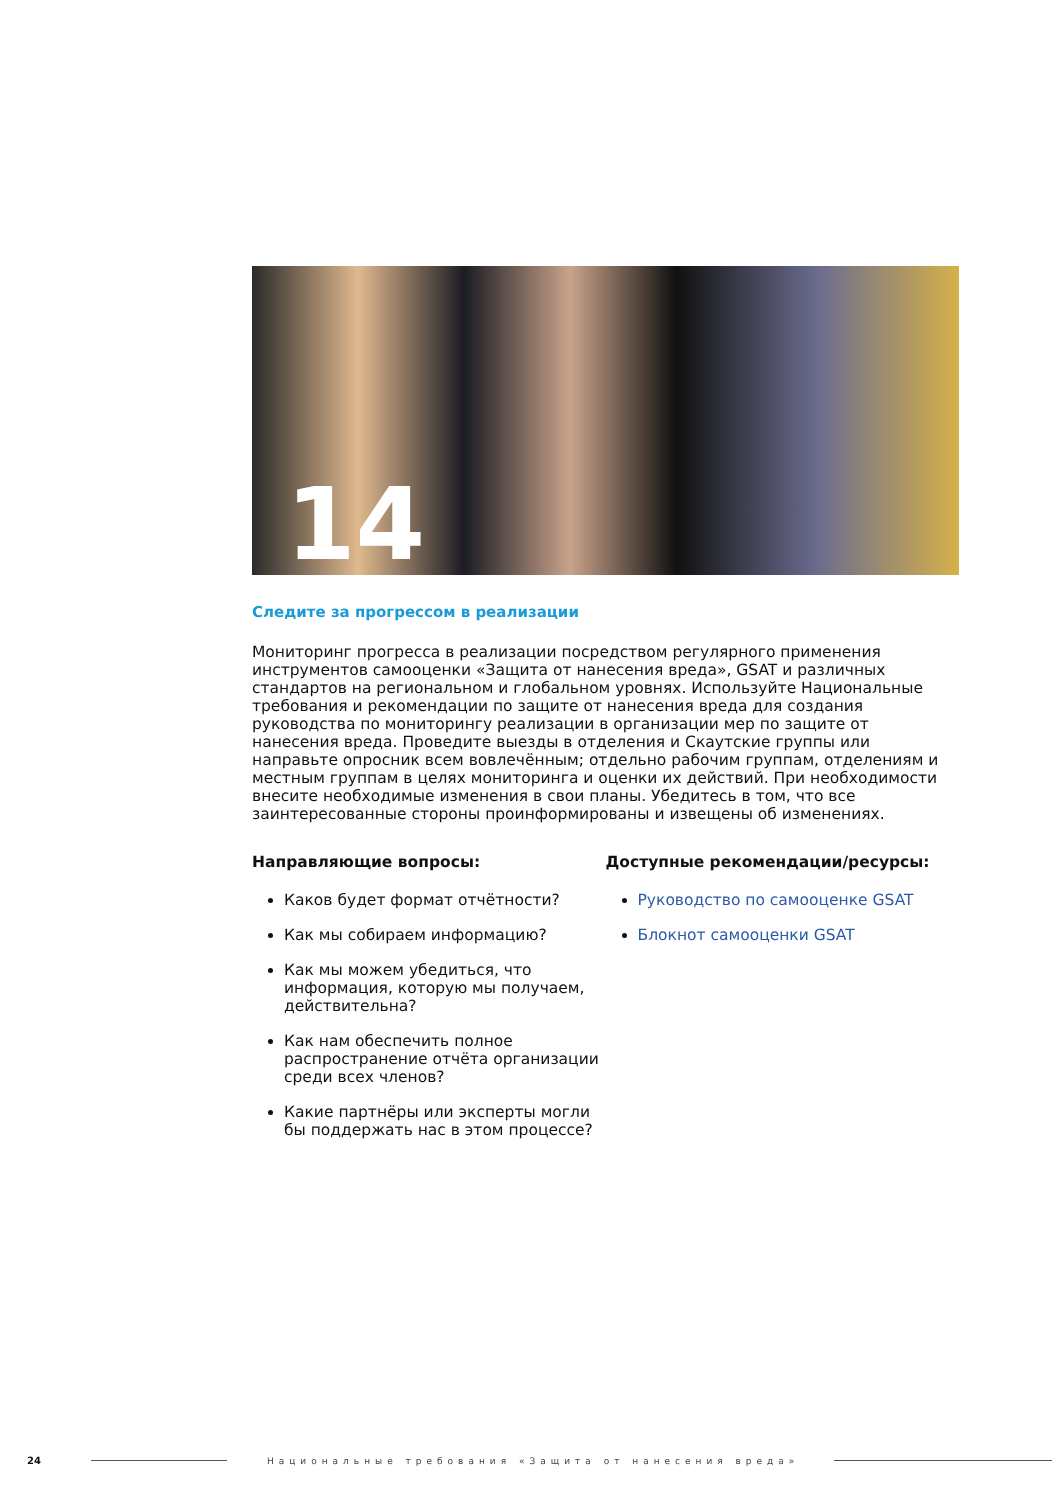14
Следите за прогрессом в реализации
Мониторинг прогресса в реализации посредством регулярного применения инструментов самооценки «Защита от нанесения вреда», GSAT и различных стандартов на региональном и глобальном уровнях. Используйте Национальные требования и рекомендации по защите от нанесения вреда для создания руководства по мониторингу реализации в организации мер по защите от нанесения вреда. Проведите выезды в отделения и Скаутские группы или направьте опросник всем вовлечённым; отдельно рабочим группам, отделениям и местным группам в целях мониторинга и оценки их действий. При необходимости внесите необходимые изменения в свои планы. Убедитесь в том, что все заинтересованные стороны проинформированы и извещены об изменениях.
Направляющие вопросы:
Каков будет формат отчётности?
Как мы собираем информацию?
Как мы можем убедиться, что информация, которую мы получаем, действительна?
Как нам обеспечить полное распространение отчёта организации среди всех членов?
Какие партнёры или эксперты могли бы поддержать нас в этом процессе?
Доступные рекомендации/ресурсы:
Руководство по самооценке GSAT
Блокнот самооценки GSAT
24
Национальные требования «Защита от нанесения вреда»